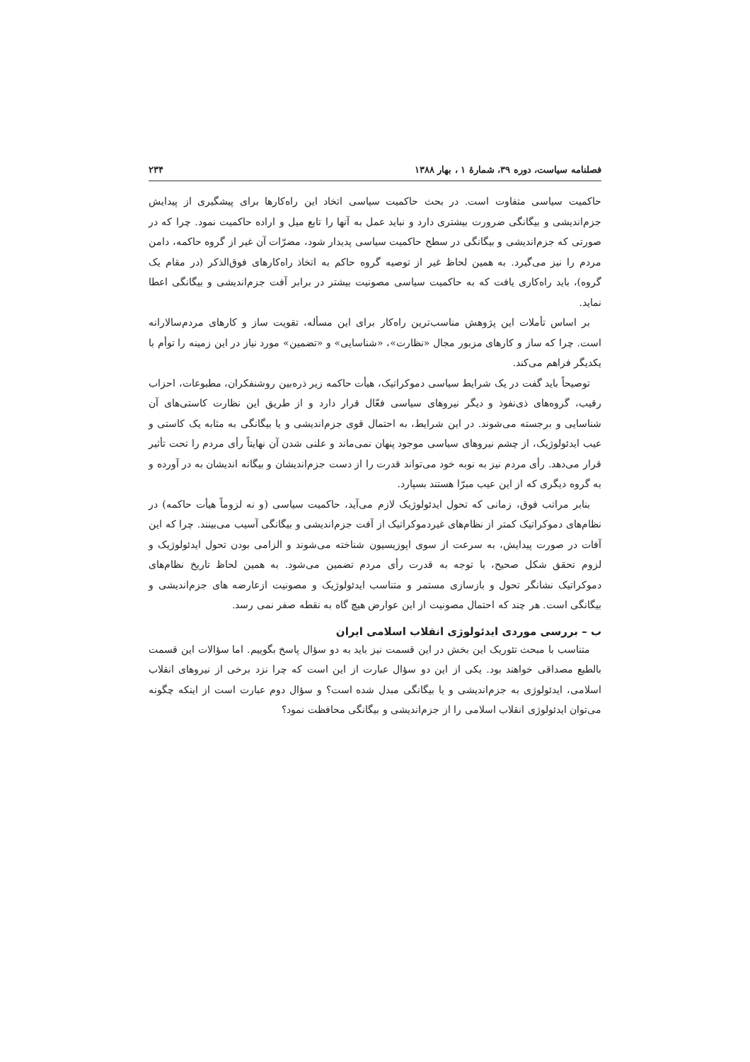فصلنامه سیاست، دوره ۳۹، شمارهٔ ۱ ، بهار ۱۳۸۸ ۲۳۴
حاکمیت سیاسی متفاوت است. در بحث حاکمیت سیاسی اتخاد این راه‌کارها برای پیشگیری از پیدایش جزم‌اندیشی و بیگانگی ضرورت بیشتری دارد و نباید عمل به آنها را تابع میل و اراده حاکمیت نمود. چرا که در صورتی که جزم‌اندیشی و بیگانگی در سطح حاکمیت سیاسی پدیدار شود، مضرّات آن غیر از گروه حاکمه، دامن مردم را نیز می‌گیرد. به همین لحاظ غیر از توصیه گروه حاکم به اتخاذ راه‌کارهای فوق‌الذکر (در مقام یک گروه)، باید راه‌کاری یافت که به حاکمیت سیاسی مصونیت بیشتر در برابر آفت جزم‌اندیشی و بیگانگی اعطا نماید.
بر اساس تأملات این پژوهش مناسب‌ترین راه‌کار برای این مسأله، تقویت ساز و کارهای مردم‌سالارانه است. چرا که ساز و کارهای مزبور مجال «نظارت»، «شناسایی» و «تضمین» مورد نیاز در این زمینه را توأم با یکدیگر فراهم می‌کند.
توصیحاً باید گفت در یک شرایط سیاسی دموکراتیک، هیأت حاکمه زیر ذره‌بین روشنفکران، مطبوعات، احزاب رقیب، گروه‌های ذی‌نفوذ و دیگر نیروهای سیاسی فعّال قرار دارد و از طریق این نظارت کاستی‌های آن شناسایی و برجسته می‌شوند. در این شرایط، به احتمال قوی جزم‌اندیشی و یا بیگانگی به مثابه یک کاستی و عیب ایدئولوژیک، از چشم نیروهای سیاسی موجود پنهان نمی‌ماند و علنی شدن آن نهایتاً رأی مردم را تحت تأثیر قرار می‌دهد. رأی مردم نیز به نوبه خود می‌تواند قدرت را از دست جزم‌اندیشان و بیگانه اندیشان به در آورده و به گروه دیگری که از این عیب مبرّا هستند بسپارد.
بنابر مراتب فوق، زمانی که تحول ایدئولوژیک لازم می‌آید، حاکمیت سیاسی (و نه لزوماً هیأت حاکمه) در نظام‌های دموکراتیک کمتر از نظام‌های غیردموکراتیک از آفت جزم‌اندیشی و بیگانگی آسیب می‌بینند. چرا که این آفات در صورت پیدایش، به سرعت از سوی اپوزیسیون شناخته می‌شوند و الزامی بودن تحول ایدئولوژیک و لزوم تحقق شکل صحیح، با توجه به قدرت رأی مردم تضمین می‌شود. به همین لحاظ تاریخ نظام‌های دموکراتیک نشانگر تحول و بازسازی مستمر و متناسب ایدئولوژیک و مصونیت ازعارضه های جزم‌اندیشی و بیگانگی است. هر چند که احتمال مصونیت از این عوارض هیچ گاه به نقطه صفر نمی رسد.
ب – بررسی موردی ایدئولوژی انقلاب اسلامی ایران
متناسب با مبحث تئوریک این بخش در این قسمت نیز باید به دو سؤال پاسخ بگوییم. اما سؤالات این قسمت بالطبع مصداقی خواهند بود. یکی از این دو سؤال عبارت از این است که چرا نزد برخی از نیروهای انقلاب اسلامی، ایدئولوژی به جزم‌اندیشی و یا بیگانگی مبدل شده است؟ و سؤال دوم عبارت است از اینکه چگونه می‌توان ایدئولوژی انقلاب اسلامی را از جزم‌اندیشی و بیگانگی محافظت نمود؟